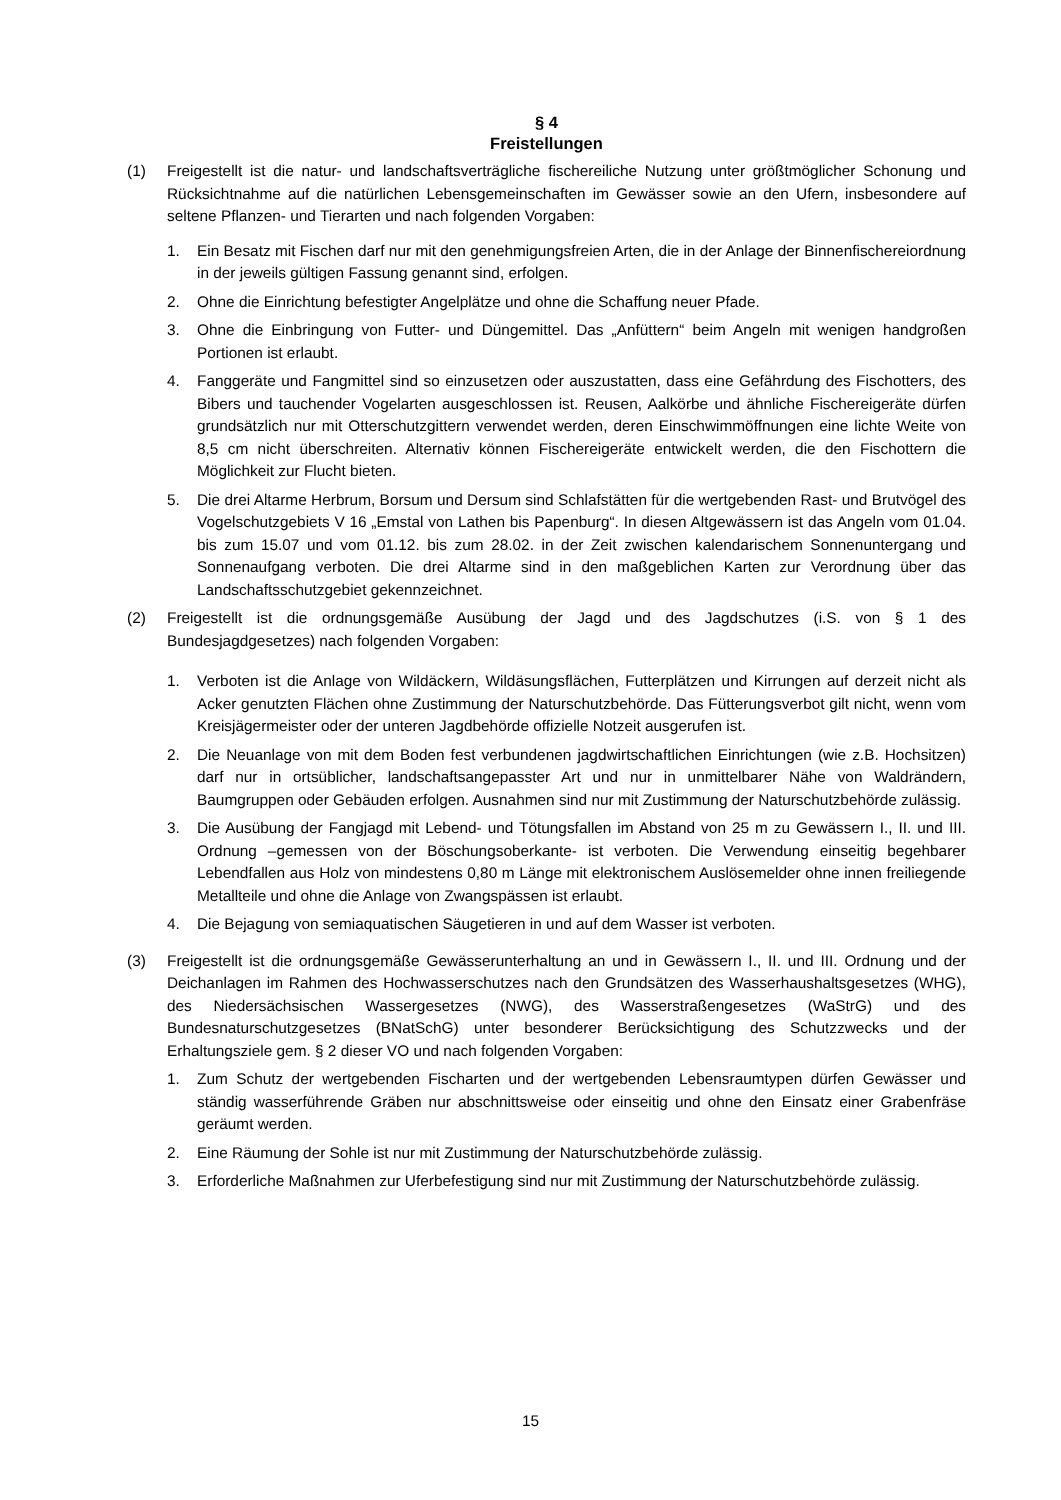§ 4
Freistellungen
(1) Freigestellt ist die natur- und landschaftsverträgliche fischereiliche Nutzung unter größtmöglicher Schonung und Rücksichtnahme auf die natürlichen Lebensgemeinschaften im Gewässer sowie an den Ufern, insbesondere auf seltene Pflanzen- und Tierarten und nach folgenden Vorgaben:
1. Ein Besatz mit Fischen darf nur mit den genehmigungsfreien Arten, die in der Anlage der Binnenfischereiordnung in der jeweils gültigen Fassung genannt sind, erfolgen.
2. Ohne die Einrichtung befestigter Angelplätze und ohne die Schaffung neuer Pfade.
3. Ohne die Einbringung von Futter- und Düngemittel. Das „Anfüttern“ beim Angeln mit wenigen handgroßen Portionen ist erlaubt.
4. Fanggeräte und Fangmittel sind so einzusetzen oder auszustatten, dass eine Gefährdung des Fischotters, des Bibers und tauchender Vogelarten ausgeschlossen ist. Reusen, Aalkörbe und ähnliche Fischereigeräte dürfen grundsätzlich nur mit Otterschutzgittern verwendet werden, deren Einschwimmöffnungen eine lichte Weite von 8,5 cm nicht überschreiten. Alternativ können Fischereigeräte entwickelt werden, die den Fischottern die Möglichkeit zur Flucht bieten.
5. Die drei Altarme Herbrum, Borsum und Dersum sind Schlafstätten für die wertgebenden Rast- und Brutvögel des Vogelschutzgebiets V 16 „Emstal von Lathen bis Papenburg“. In diesen Altgewässern ist das Angeln vom 01.04. bis zum 15.07 und vom 01.12. bis zum 28.02. in der Zeit zwischen kalendarischem Sonnenuntergang und Sonnenaufgang verboten. Die drei Altarme sind in den maßgeblichen Karten zur Verordnung über das Landschaftsschutzgebiet gekennzeichnet.
(2) Freigestellt ist die ordnungsgemäße Ausübung der Jagd und des Jagdschutzes (i.S. von § 1 des Bundesjagdgesetzes) nach folgenden Vorgaben:
1. Verboten ist die Anlage von Wildäckern, Wildäsungsflächen, Futterplätzen und Kirrungen auf derzeit nicht als Acker genutzten Flächen ohne Zustimmung der Naturschutzbehörde. Das Fütterungsverbot gilt nicht, wenn vom Kreisjägermeister oder der unteren Jagdbehörde offizielle Notzeit ausgerufen ist.
2. Die Neuanlage von mit dem Boden fest verbundenen jagdwirtschaftlichen Einrichtungen (wie z.B. Hochsitzen) darf nur in ortsüblicher, landschaftsangepasster Art und nur in unmittelbarer Nähe von Waldrändern, Baumgruppen oder Gebäuden erfolgen. Ausnahmen sind nur mit Zustimmung der Naturschutzbehörde zulässig.
3. Die Ausübung der Fangjagd mit Lebend- und Tötungsfallen im Abstand von 25 m zu Gewässern I., II. und III. Ordnung –gemessen von der Böschungsoberkante- ist verboten. Die Verwendung einseitig begehbarer Lebendfallen aus Holz von mindestens 0,80 m Länge mit elektronischem Auslösemelder ohne innen freiliegende Metallteile und ohne die Anlage von Zwangspässen ist erlaubt.
4. Die Bejagung von semiaquatischen Säugetieren in und auf dem Wasser ist verboten.
(3) Freigestellt ist die ordnungsgemäße Gewässerunterhaltung an und in Gewässern I., II. und III. Ordnung und der Deichanlagen im Rahmen des Hochwasserschutzes nach den Grundsätzen des Wasserhaushaltsgesetzes (WHG), des Niedersächsischen Wassergesetzes (NWG), des Wasserstraßengesetzes (WaStrG) und des Bundesnaturschutzgesetzes (BNatSchG) unter besonderer Berücksichtigung des Schutzzwecks und der Erhaltungsziele gem. § 2 dieser VO und nach folgenden Vorgaben:
1. Zum Schutz der wertgebenden Fischarten und der wertgebenden Lebensraumtypen dürfen Gewässer und ständig wasserführende Gräben nur abschnittsweise oder einseitig und ohne den Einsatz einer Grabenfräse geräumt werden.
2. Eine Räumung der Sohle ist nur mit Zustimmung der Naturschutzbehörde zulässig.
3. Erforderliche Maßnahmen zur Uferbefestigung sind nur mit Zustimmung der Naturschutzbehörde zulässig.
15